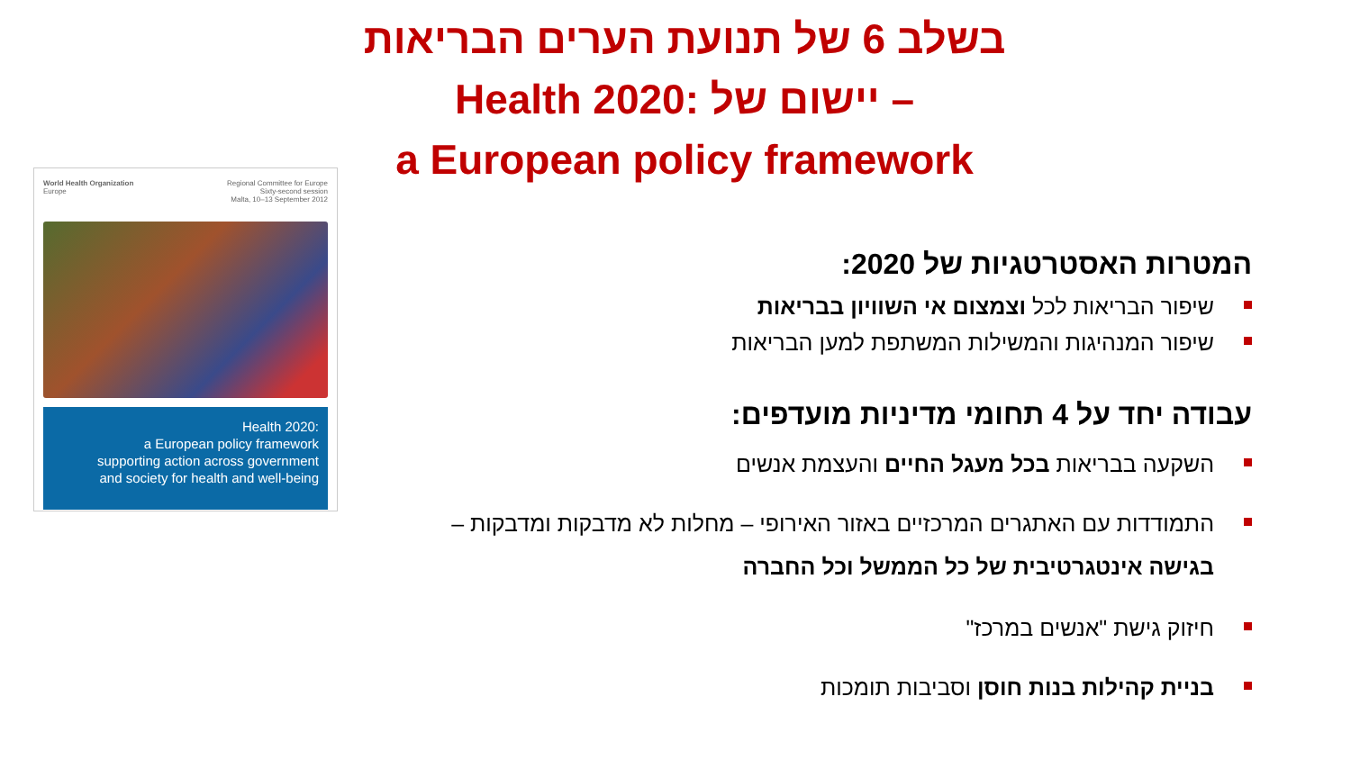בשלב 6 של תנועת הערים הבריאות
Health 2020: יישום של –
a European policy framework
World Health Organization
Europe
Regional Committee for Europe
Sixty-second session
Malta, 10–13 September 2012
Health 2020:
a European policy framework
supporting action across government
and society for health and well-being
המטרות האסטרטגיות של 2020:
שיפור הבריאות לכל וצמצום אי השוויון בבריאות
שיפור המנהיגות והמשילות המשתפת למען הבריאות
עבודה יחד על 4 תחומי מדיניות מועדפים:
השקעה בבריאות בכל מעגל החיים והעצמת אנשים
התמודדות עם האתגרים המרכזיים באזור האירופי – מחלות לא מדבקות ומדבקות –
בגישה אינטגרטיבית של כל הממשל וכל החברה
חיזוק גישת "אנשים במרכז"
בניית קהילות בנות חוסן וסביבות תומכות